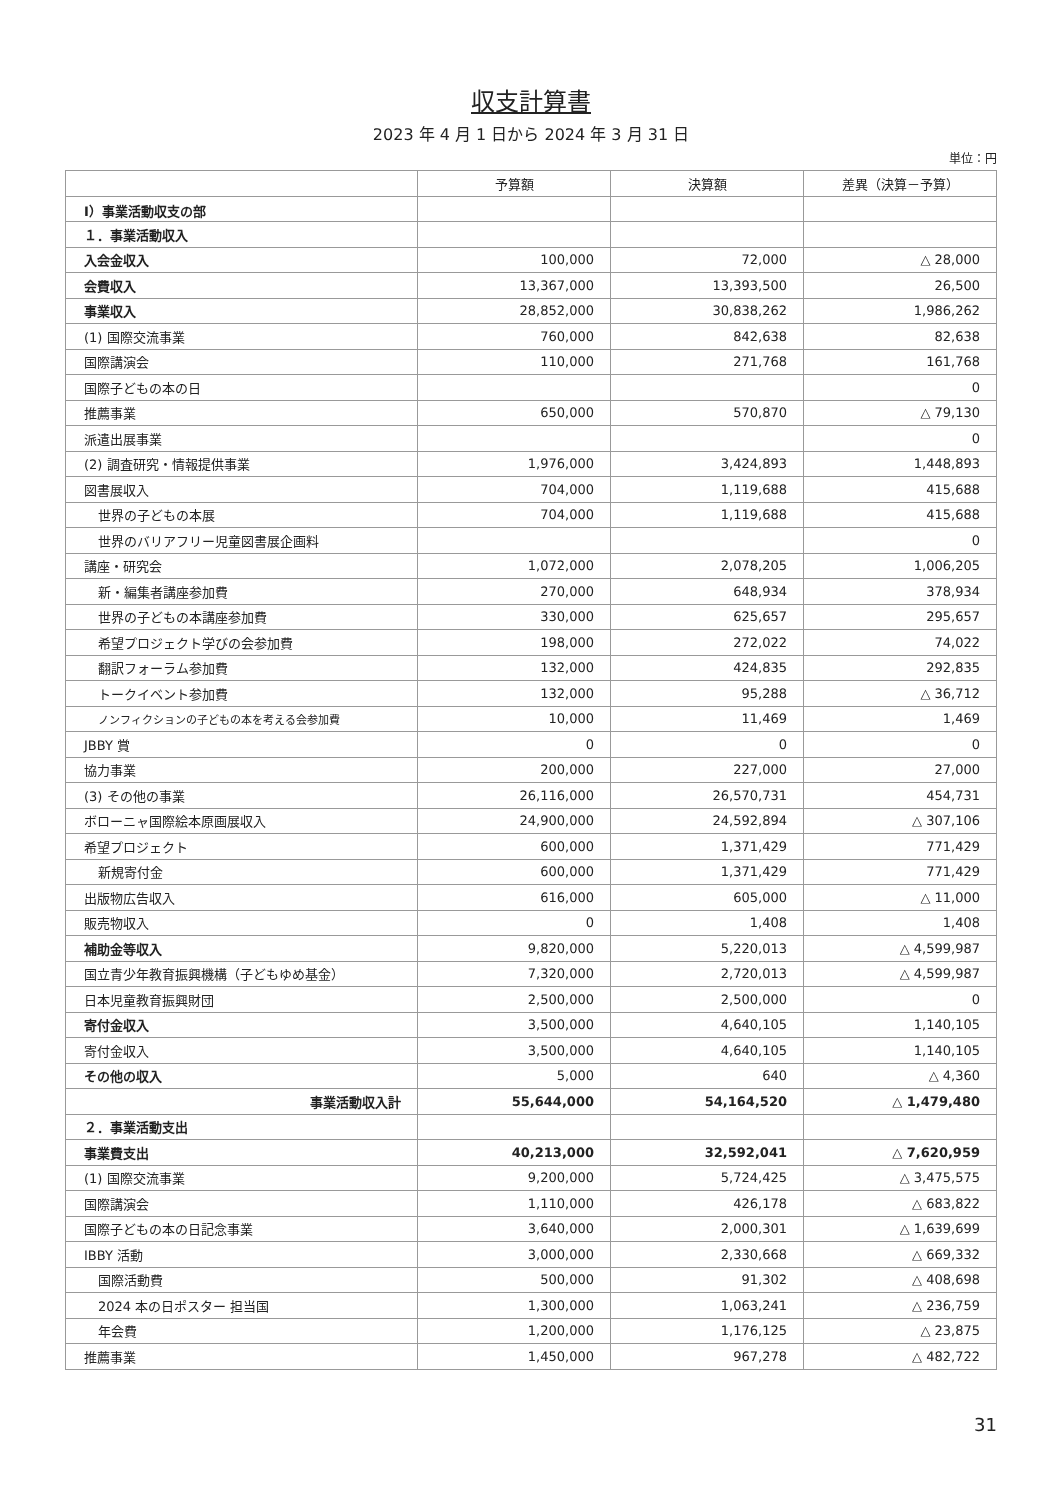収支計算書
2023 年 4 月 1 日から 2024 年 3 月 31 日
単位：円
| | 予算額 | 決算額 | 差異（決算－予算） |
| --- | --- | --- | --- |
| Ⅰ）事業活動収支の部 | | | |
| １．事業活動収入 | | | |
| 入会金収入 | 100,000 | 72,000 | △ 28,000 |
| 会費収入 | 13,367,000 | 13,393,500 | 26,500 |
| 事業収入 | 28,852,000 | 30,838,262 | 1,986,262 |
| (1) 国際交流事業 | 760,000 | 842,638 | 82,638 |
| 国際講演会 | 110,000 | 271,768 | 161,768 |
| 国際子どもの本の日 | | | 0 |
| 推薦事業 | 650,000 | 570,870 | △ 79,130 |
| 派遣出展事業 | | | 0 |
| (2) 調査研究・情報提供事業 | 1,976,000 | 3,424,893 | 1,448,893 |
| 図書展収入 | 704,000 | 1,119,688 | 415,688 |
| 世界の子どもの本展 | 704,000 | 1,119,688 | 415,688 |
| 世界のバリアフリー児童図書展企画料 | | | 0 |
| 講座・研究会 | 1,072,000 | 2,078,205 | 1,006,205 |
| 新・編集者講座参加費 | 270,000 | 648,934 | 378,934 |
| 世界の子どもの本講座参加費 | 330,000 | 625,657 | 295,657 |
| 希望プロジェクト学びの会参加費 | 198,000 | 272,022 | 74,022 |
| 翻訳フォーラム参加費 | 132,000 | 424,835 | 292,835 |
| トークイベント参加費 | 132,000 | 95,288 | △ 36,712 |
| ノンフィクションの子どもの本を考える会参加費 | 10,000 | 11,469 | 1,469 |
| JBBY 賞 | 0 | 0 | 0 |
| 協力事業 | 200,000 | 227,000 | 27,000 |
| (3) その他の事業 | 26,116,000 | 26,570,731 | 454,731 |
| ボローニャ国際絵本原画展収入 | 24,900,000 | 24,592,894 | △ 307,106 |
| 希望プロジェクト | 600,000 | 1,371,429 | 771,429 |
| 新規寄付金 | 600,000 | 1,371,429 | 771,429 |
| 出版物広告収入 | 616,000 | 605,000 | △ 11,000 |
| 販売物収入 | 0 | 1,408 | 1,408 |
| 補助金等収入 | 9,820,000 | 5,220,013 | △ 4,599,987 |
| 国立青少年教育振興機構（子どもゆめ基金） | 7,320,000 | 2,720,013 | △ 4,599,987 |
| 日本児童教育振興財団 | 2,500,000 | 2,500,000 | 0 |
| 寄付金収入 | 3,500,000 | 4,640,105 | 1,140,105 |
| 寄付金収入 | 3,500,000 | 4,640,105 | 1,140,105 |
| その他の収入 | 5,000 | 640 | △ 4,360 |
| 事業活動収入計 | 55,644,000 | 54,164,520 | △ 1,479,480 |
| ２．事業活動支出 | | | |
| 事業費支出 | 40,213,000 | 32,592,041 | △ 7,620,959 |
| (1) 国際交流事業 | 9,200,000 | 5,724,425 | △ 3,475,575 |
| 国際講演会 | 1,110,000 | 426,178 | △ 683,822 |
| 国際子どもの本の日記念事業 | 3,640,000 | 2,000,301 | △ 1,639,699 |
| IBBY 活動 | 3,000,000 | 2,330,668 | △ 669,332 |
| 国際活動費 | 500,000 | 91,302 | △ 408,698 |
| 2024 本の日ポスター 担当国 | 1,300,000 | 1,063,241 | △ 236,759 |
| 年会費 | 1,200,000 | 1,176,125 | △ 23,875 |
| 推薦事業 | 1,450,000 | 967,278 | △ 482,722 |
31